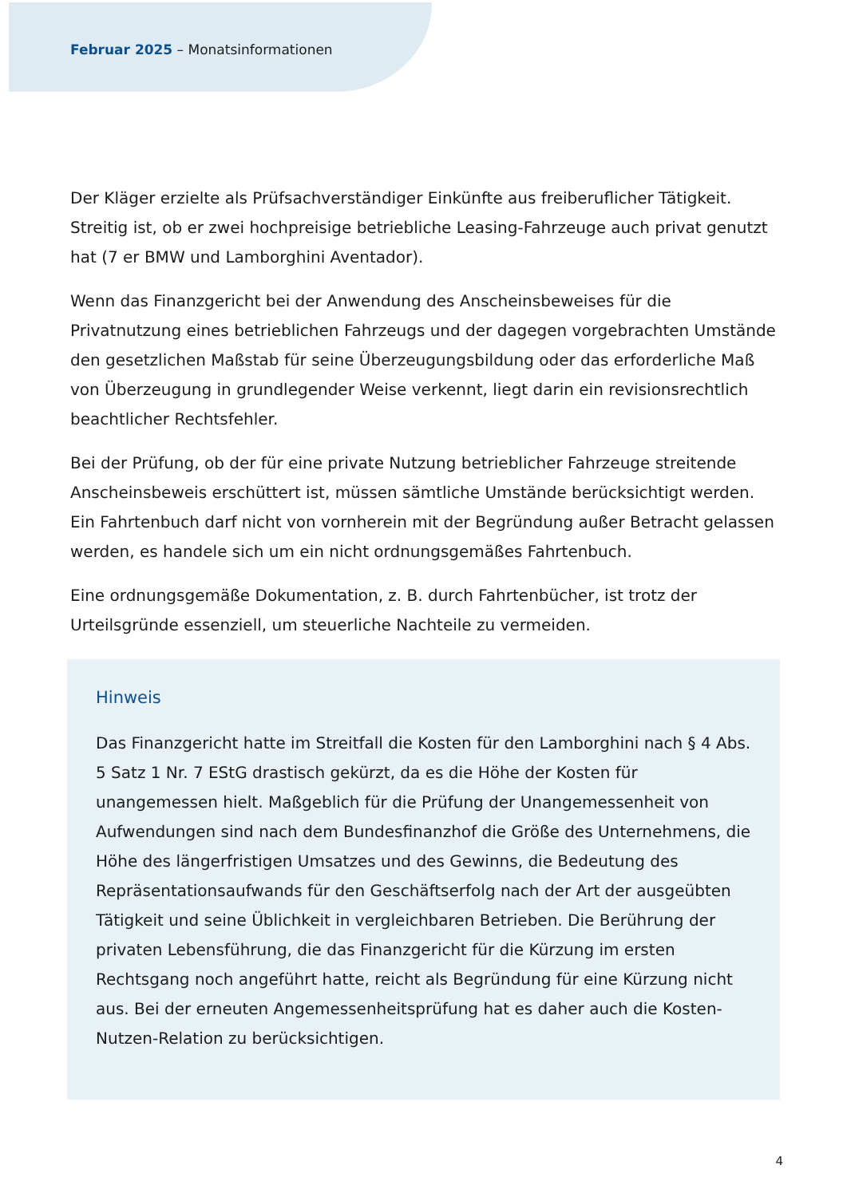Februar 2025 – Monatsinformationen
Der Kläger erzielte als Prüfsachverständiger Einkünfte aus freiberuflicher Tätigkeit. Streitig ist, ob er zwei hochpreisige betriebliche Leasing-Fahrzeuge auch privat genutzt hat (7 er BMW und Lamborghini Aventador).
Wenn das Finanzgericht bei der Anwendung des Anscheinsbeweises für die Privatnutzung eines betrieblichen Fahrzeugs und der dagegen vorgebrachten Umstände den gesetzlichen Maßstab für seine Überzeugungsbildung oder das erforderliche Maß von Überzeugung in grundlegender Weise verkennt, liegt darin ein revisionsrechtlich beachtlicher Rechtsfehler.
Bei der Prüfung, ob der für eine private Nutzung betrieblicher Fahrzeuge streitende Anscheinsbeweis erschüttert ist, müssen sämtliche Umstände berücksichtigt werden. Ein Fahrtenbuch darf nicht von vornherein mit der Begründung außer Betracht gelassen werden, es handele sich um ein nicht ordnungsgemäßes Fahrtenbuch.
Eine ordnungsgemäße Dokumentation, z. B. durch Fahrtenbücher, ist trotz der Urteilsgründe essenziell, um steuerliche Nachteile zu vermeiden.
Hinweis
Das Finanzgericht hatte im Streitfall die Kosten für den Lamborghini nach § 4 Abs. 5 Satz 1 Nr. 7 EStG drastisch gekürzt, da es die Höhe der Kosten für unangemessen hielt. Maßgeblich für die Prüfung der Unangemessenheit von Aufwendungen sind nach dem Bundesfinanzhof die Größe des Unternehmens, die Höhe des längerfristigen Umsatzes und des Gewinns, die Bedeutung des Repräsentationsaufwands für den Geschäftserfolg nach der Art der ausgeübten Tätigkeit und seine Üblichkeit in vergleichbaren Betrieben. Die Berührung der privaten Lebensführung, die das Finanzgericht für die Kürzung im ersten Rechtsgang noch angeführt hatte, reicht als Begründung für eine Kürzung nicht aus. Bei der erneuten Angemessenheitsprüfung hat es daher auch die Kosten-Nutzen-Relation zu berücksichtigen.
4